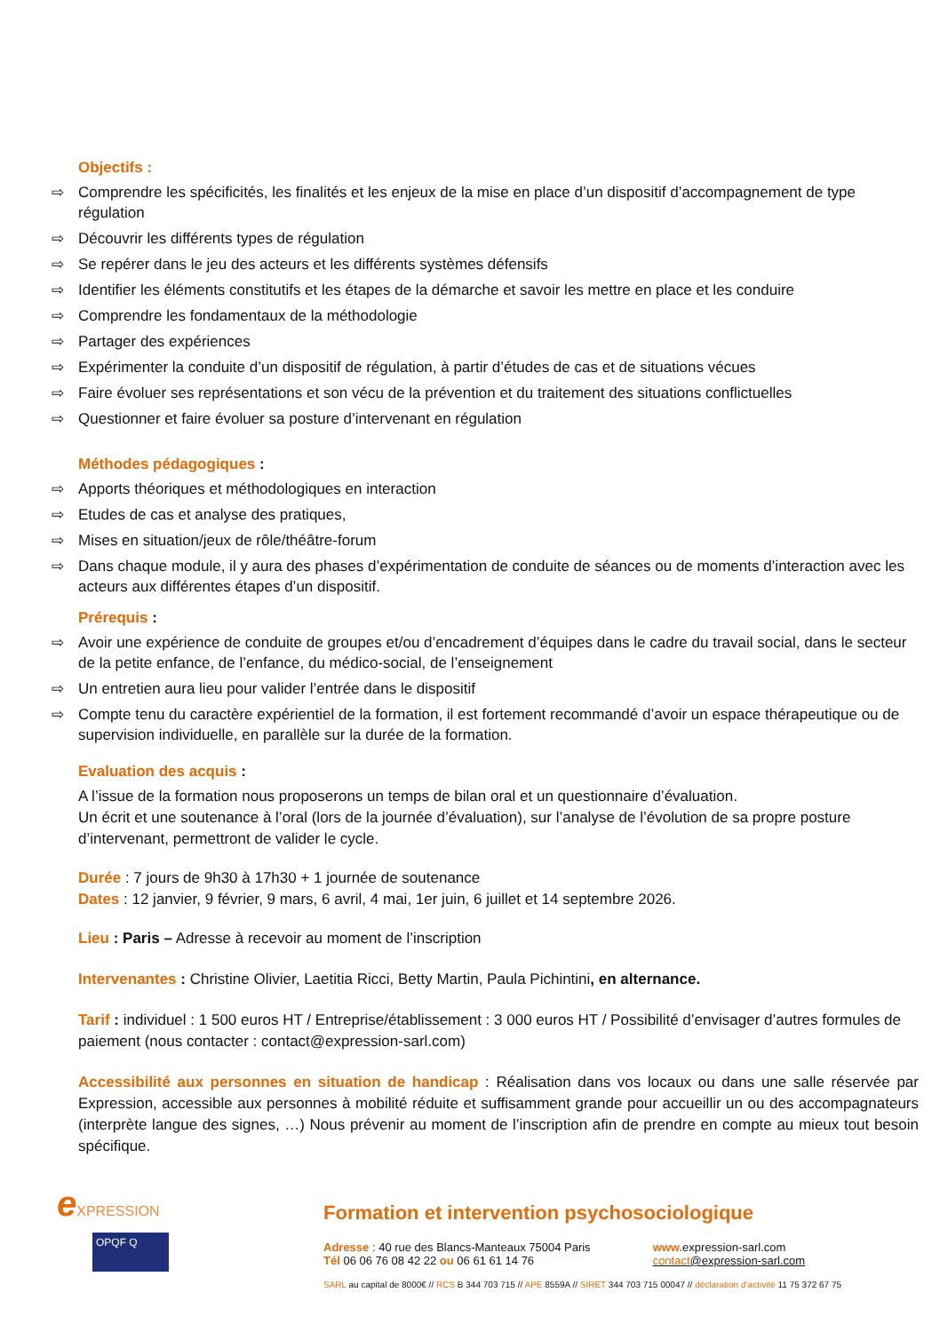Objectifs :
⇨ Comprendre les spécificités, les finalités et les enjeux de la mise en place d’un dispositif d’accompagnement de type régulation
⇨ Découvrir les différents types de régulation
⇨ Se repérer dans le jeu des acteurs et les différents systèmes défensifs
⇨ Identifier les éléments constitutifs et les étapes de la démarche et savoir les mettre en place et les conduire
⇨ Comprendre les fondamentaux de la méthodologie
⇨ Partager des expériences
⇨ Expérimenter la conduite d’un dispositif de régulation, à partir d’études de cas et de situations vécues
⇨ Faire évoluer ses représentations et son vécu de la prévention et du traitement des situations conflictuelles
⇨ Questionner et faire évoluer sa posture d’intervenant en régulation
Méthodes pédagogiques :
⇨ Apports théoriques et méthodologiques en interaction
⇨ Etudes de cas et analyse des pratiques,
⇨ Mises en situation/jeux de rôle/théâtre-forum
⇨ Dans chaque module, il y aura des phases d’expérimentation de conduite de séances ou de moments d’interaction avec les acteurs aux différentes étapes d’un dispositif.
Prérequis :
⇨ Avoir une expérience de conduite de groupes et/ou d’encadrement d’équipes dans le cadre du travail social, dans le secteur de la petite enfance, de l’enfance, du médico-social, de l’enseignement
⇨ Un entretien aura lieu pour valider l’entrée dans le dispositif
⇨ Compte tenu du caractère expérientiel de la formation, il est fortement recommandé d’avoir un espace thérapeutique ou de supervision individuelle, en parallèle sur la durée de la formation.
Evaluation des acquis :
A l’issue de la formation nous proposerons un temps de bilan oral et un questionnaire d’évaluation.
Un écrit et une soutenance à l’oral (lors de la journée d’évaluation), sur l’analyse de l’évolution de sa propre posture d’intervenant, permettront de valider le cycle.
Durée : 7 jours de 9h30 à 17h30 + 1 journée de soutenance
Dates : 12 janvier, 9 février, 9 mars, 6 avril, 4 mai, 1er juin, 6 juillet et 14 septembre 2026.
Lieu : Paris – Adresse à recevoir au moment de l’inscription
Intervenantes : Christine Olivier, Laetitia Ricci, Betty Martin, Paula Pichintini, en alternance.
Tarif : individuel : 1 500 euros HT / Entreprise/établissement : 3 000 euros HT / Possibilité d’envisager d’autres formules de paiement (nous contacter : contact@expression-sarl.com)
Accessibilité aux personnes en situation de handicap : Réalisation dans vos locaux ou dans une salle réservée par Expression, accessible aux personnes à mobilité réduite et suffisamment grande pour accueillir un ou des accompagnateurs (interprète langue des signes, …) Nous prévenir au moment de l’inscription afin de prendre en compte au mieux tout besoin spécifique.
eXPRESSION
OPQF Q
Formation et intervention psychosociologique
Adresse : 40 rue des Blancs-Manteaux 75004 Paris
Tél 06 06 76 08 42 22 ou 06 61 61 14 76
www. expression-sarl.com
contact@expression-sarl.com
SARL au capital de 8000€ // RCS B 344 703 715 // APE 8559A // SIRET 344 703 715 00047 // déclaration d’activité 11 75 372 67 75